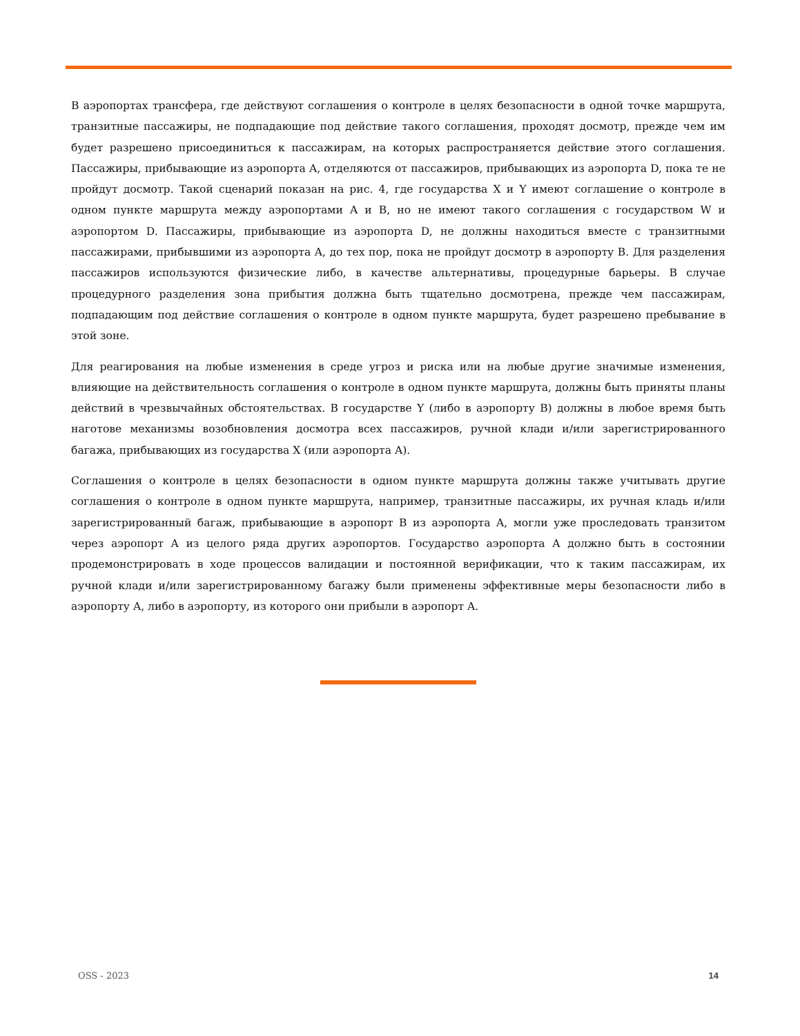В аэропортах трансфера, где действуют соглашения о контроле в целях безопасности в одной точке маршрута, транзитные пассажиры, не подпадающие под действие такого соглашения, проходят досмотр, прежде чем им будет разрешено присоединиться к пассажирам, на которых распространяется действие этого соглашения. Пассажиры, прибывающие из аэропорта A, отделяются от пассажиров, прибывающих из аэропорта D, пока те не пройдут досмотр. Такой сценарий показан на рис. 4, где государства X и Y имеют соглашение о контроле в одном пункте маршрута между аэропортами A и B, но не имеют такого соглашения с государством W и аэропортом D. Пассажиры, прибывающие из аэропорта D, не должны находиться вместе с транзитными пассажирами, прибывшими из аэропорта A, до тех пор, пока не пройдут досмотр в аэропорту B. Для разделения пассажиров используются физические либо, в качестве альтернативы, процедурные барьеры. В случае процедурного разделения зона прибытия должна быть тщательно досмотрена, прежде чем пассажирам, подпадающим под действие соглашения о контроле в одном пункте маршрута, будет разрешено пребывание в этой зоне.
Для реагирования на любые изменения в среде угроз и риска или на любые другие значимые изменения, влияющие на действительность соглашения о контроле в одном пункте маршрута, должны быть приняты планы действий в чрезвычайных обстоятельствах. В государстве Y (либо в аэропорту B) должны в любое время быть наготове механизмы возобновления досмотра всех пассажиров, ручной клади и/или зарегистрированного багажа, прибывающих из государства X (или аэропорта A).
Соглашения о контроле в целях безопасности в одном пункте маршрута должны также учитывать другие соглашения о контроле в одном пункте маршрута, например, транзитные пассажиры, их ручная кладь и/или зарегистрированный багаж, прибывающие в аэропорт B из аэропорта A, могли уже проследовать транзитом через аэропорт A из целого ряда других аэропортов. Государство аэропорта A должно быть в состоянии продемонстрировать в ходе процессов валидации и постоянной верификации, что к таким пассажирам, их ручной клади и/или зарегистрированному багажу были применены эффективные меры безопасности либо в аэропорту A, либо в аэропорту, из которого они прибыли в аэропорт A.
OSS - 2023 14